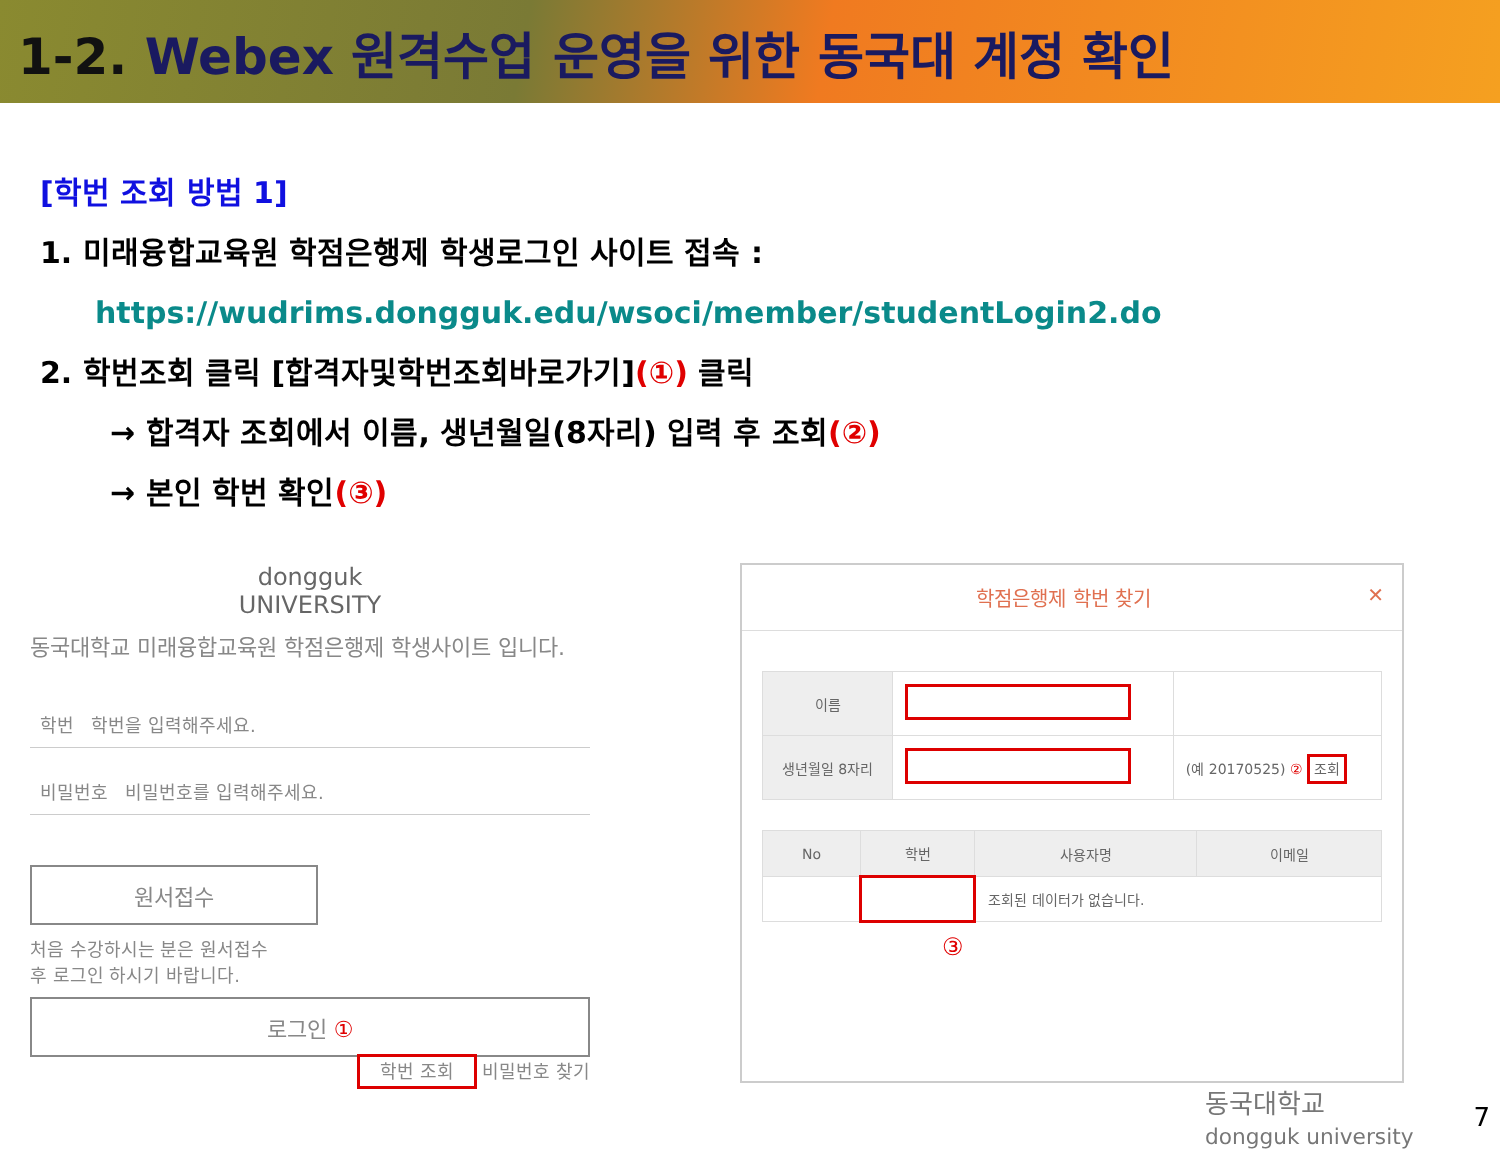1-2. Webex 원격수업 운영을 위한 동국대 계정 확인
[학번 조회 방법 1]
1. 미래융합교육원 학점은행제 학생로그인 사이트 접속 :
https://wudrims.dongguk.edu/wsoci/member/studentLogin2.do
2. 학번조회 클릭 [합격자및학번조회바로가기](①) 클릭
→ 합격자 조회에서 이름, 생년월일(8자리) 입력 후 조회(②)
→ 본인 학번 확인(③)
dongguk
UNIVERSITY
동국대학교 미래융합교육원 학점은행제 학생사이트 입니다.
학번 학번을 입력해주세요.
비밀번호 비밀번호를 입력해주세요.
원서접수
처음 수강하시는 분은 원서접수
후 로그인 하시기 바랍니다.
로그인 ①
학번 조회 비밀번호 찾기
학점은행제 학번 찾기 ✕
| 이름 | | |
| 생년월일 8자리 | | (예 20170525) ② 조회 |
| No | 학번 | 사용자명 | 이메일 |
| --- | --- | --- | --- |
| | | 조회된 데이터가 없습니다. | |
③
동국대학교
dongguk university 7